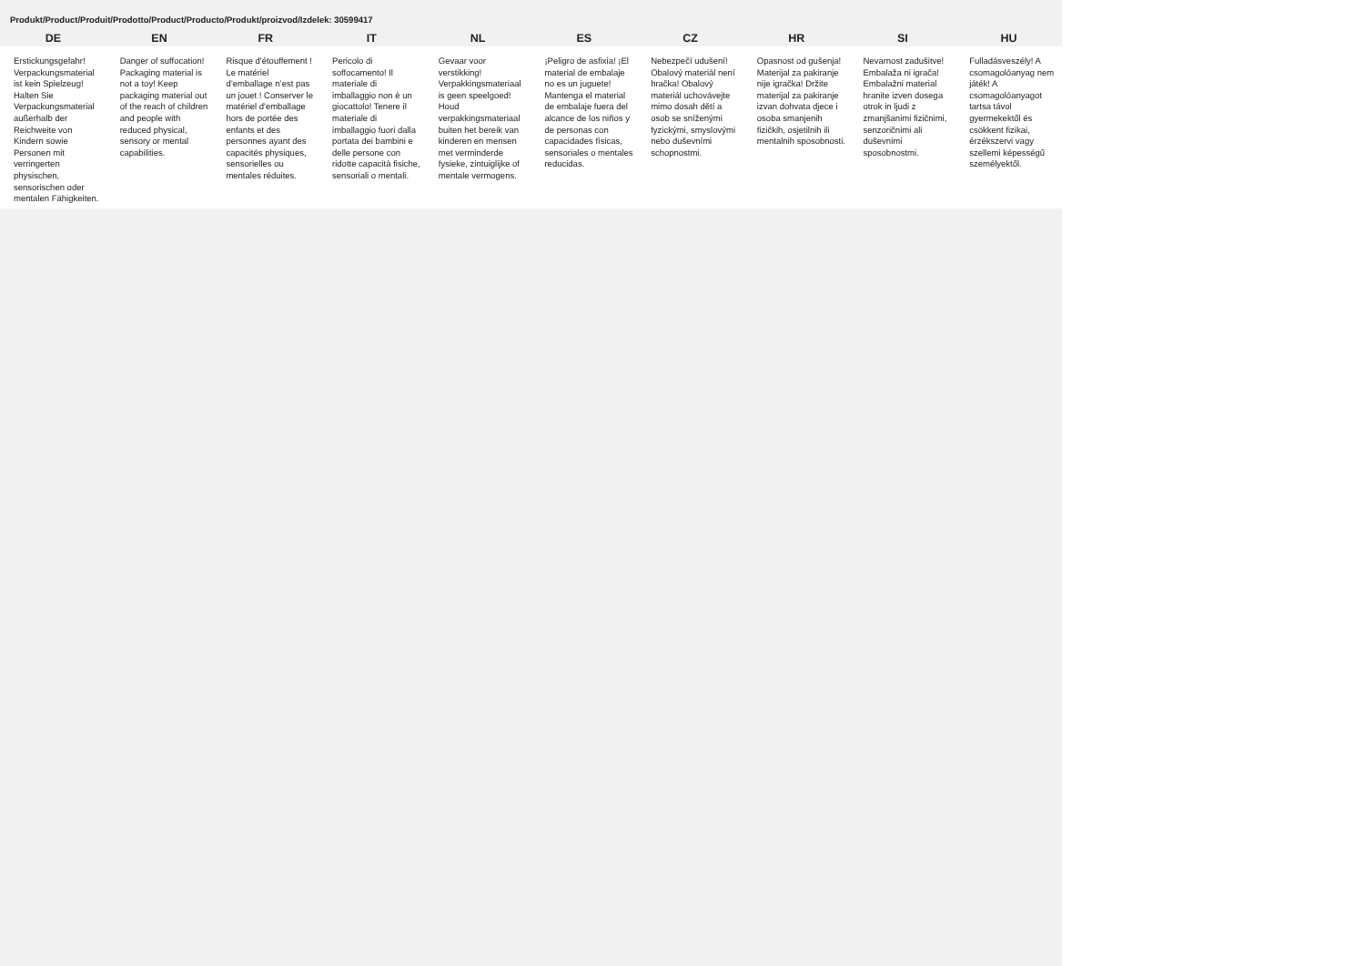Produkt/Product/Produit/Prodotto/Product/Producto/Produkt/proizvod/Izdelek: 30599417
| DE | EN | FR | IT | NL | ES | CZ | HR | SI | HU |
| --- | --- | --- | --- | --- | --- | --- | --- | --- | --- |
| Erstickungsgefahr! Verpackungsmaterial ist kein Spielzeug! Halten Sie Verpackungsmaterial außerhalb der Reichweite von Kindern sowie Personen mit verringerten physischen, sensorischen oder mentalen Fähigkeiten. | Danger of suffocation! Packaging material is not a toy! Keep packaging material out of the reach of children and people with reduced physical, sensory or mental capabilities. | Risque d'étouffement ! Le matériel d’emballage n’est pas un jouet ! Conserver le matériel d'emballage hors de portée des enfants et des personnes ayant des capacités physiques, sensorielles ou mentales réduites. | Pericolo di soffocamento! Il materiale di imballaggio non è un giocattolo! Tenere il materiale di imballaggio fuori dalla portata dei bambini e delle persone con ridotte capacità fisiche, sensoriali o mentali. | Gevaar voor verstikking! Verpakkingsmateriaal is geen speelgoed! Houd verpakkingsmateriaal buiten het bereik van kinderen en mensen met verminderde fysieke, zintuiglijke of mentale vermogens. | ¡Peligro de asfixia! ¡El material de embalaje no es un juguete! Mantenga el material de embalaje fuera del alcance de los niños y de personas con capacidades físicas, sensoriales o mentales reducidas. | Nebezpečí udušení! Obalový materiál není hračka! Obalový materiál uchovávejte mimo dosah dětí a osob se sníženými fyzickými, smyslovými nebo duševními schopnostmi. | Opasnost od gušenja! Materijal za pakiranje nije igračka! Držite materijal za pakiranje izvan dohvata djece i osoba smanjenih fizičkih, osjetilnih ili mentalnih sposobnosti. | Nevarnost zadušitve! Embalaža ni igrača! Embalažni material hranite izven dosega otrok in ljudi z zmanjšanimi fizičnimi, senzoričnimi ali duševnimi sposobnostmi. | Fulladásveszély! A csomagolóanyag nem játék! A csomagolóanyagot tartsa távol gyermekektől és csökkent fizikai, érzékszervi vagy szellemi képességű személyektől. |